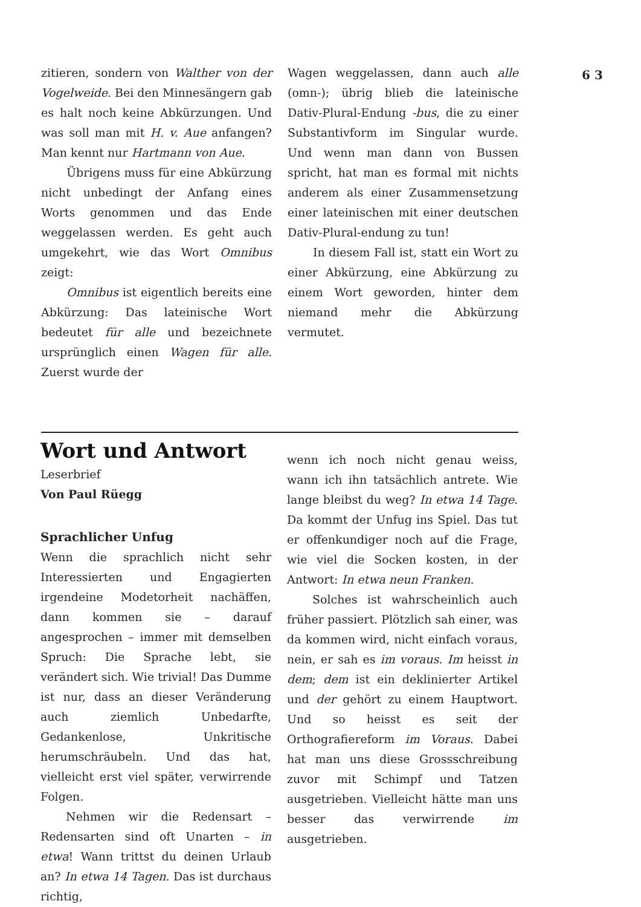6 3
zitieren, sondern von Walther von der Vogelweide. Bei den Minnesängern gab es halt noch keine Abkürzungen. Und was soll man mit H. v. Aue anfangen? Man kennt nur Hartmann von Aue.
Übrigens muss für eine Abkürzung nicht unbedingt der Anfang eines Worts genommen und das Ende weggelassen werden. Es geht auch umgekehrt, wie das Wort Omnibus zeigt:
Omnibus ist eigentlich bereits eine Abkürzung: Das lateinische Wort bedeutet für alle und bezeichnete ursprünglich einen Wagen für alle. Zuerst wurde der
Wagen weggelassen, dann auch alle (omn-); übrig blieb die lateinische Dativ-Plural-Endung -bus, die zu einer Substantivform im Singular wurde. Und wenn man dann von Bussen spricht, hat man es formal mit nichts anderem als einer Zusammensetzung einer lateinischen mit einer deutschen Dativ-Plural-endung zu tun!
In diesem Fall ist, statt ein Wort zu einer Abkürzung, eine Abkürzung zu einem Wort geworden, hinter dem niemand mehr die Abkürzung vermutet.
Wort und Antwort
Leserbrief
Von Paul Rüegg
Sprachlicher Unfug
Wenn die sprachlich nicht sehr Interessierten und Engagierten irgendeine Modetorheit nachäffen, dann kommen sie – darauf angesprochen – immer mit demselben Spruch: Die Sprache lebt, sie verändert sich. Wie trivial! Das Dumme ist nur, dass an dieser Veränderung auch ziemlich Unbedarfte, Gedankenlose, Unkritische herumschräubeln. Und das hat, vielleicht erst viel später, verwirrende Folgen.
Nehmen wir die Redensart – Redensarten sind oft Unarten – in etwa! Wann trittst du deinen Urlaub an? In etwa 14 Tagen. Das ist durchaus richtig,
wenn ich noch nicht genau weiss, wann ich ihn tatsächlich antrete. Wie lange bleibst du weg? In etwa 14 Tage. Da kommt der Unfug ins Spiel. Das tut er offenkundiger noch auf die Frage, wie viel die Socken kosten, in der Antwort: In etwa neun Franken.
Solches ist wahrscheinlich auch früher passiert. Plötzlich sah einer, was da kommen wird, nicht einfach voraus, nein, er sah es im voraus. Im heisst in dem; dem ist ein deklinierter Artikel und der gehört zu einem Hauptwort. Und so heisst es seit der Orthografiereform im Voraus. Dabei hat man uns diese Grossschreibung zuvor mit Schimpf und Tatzen ausgetrieben. Vielleicht hätte man uns besser das verwirrende im ausgetrieben.